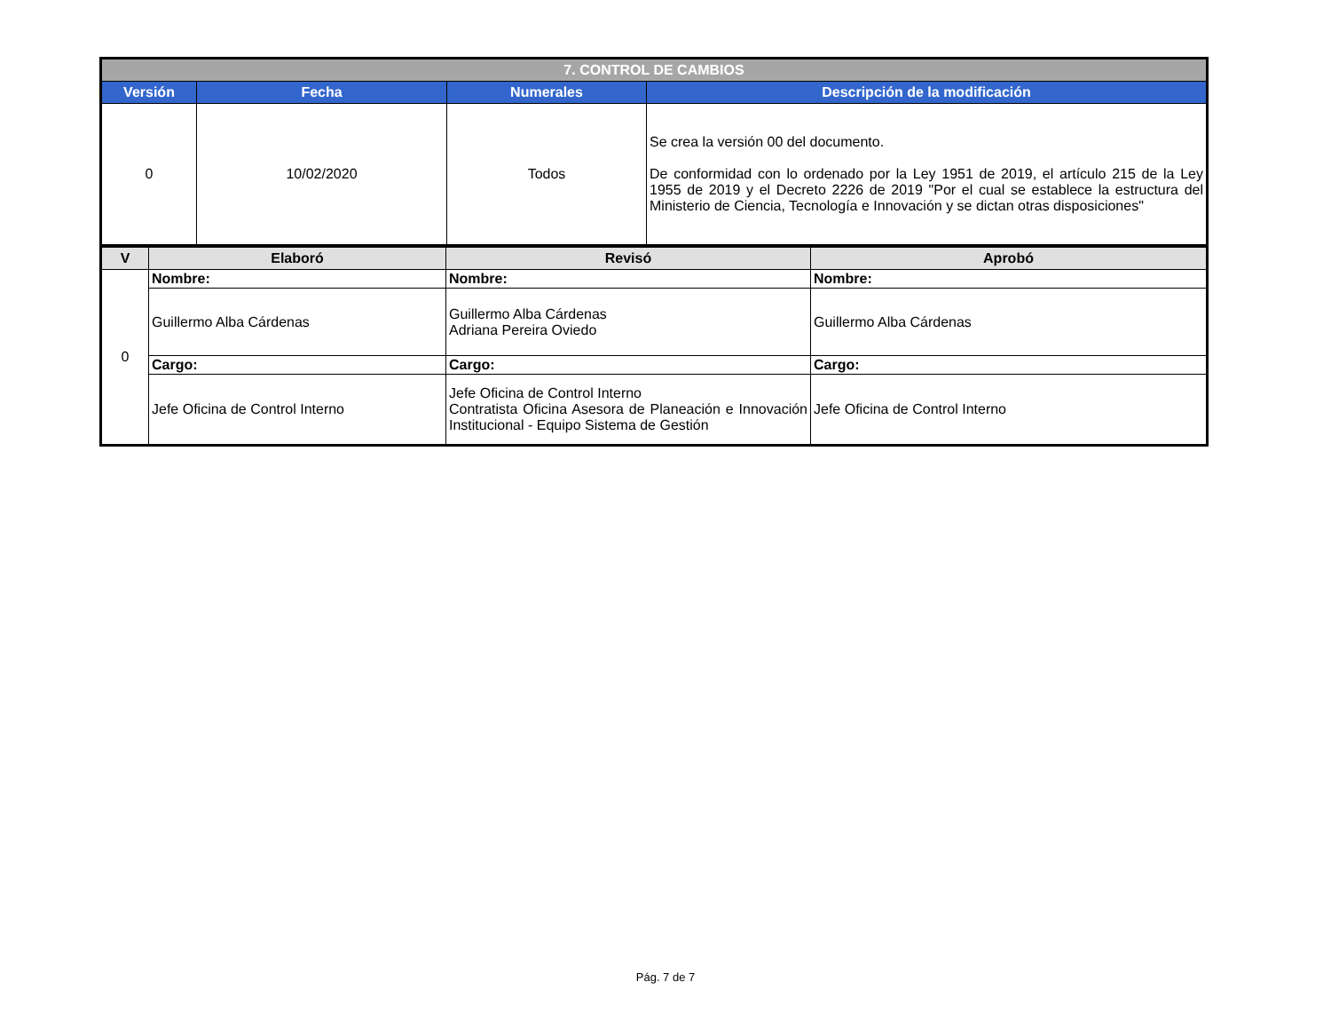| 7. CONTROL DE CAMBIOS | | | |
| --- | --- | --- | --- |
| Versión | Fecha | Numerales | Descripción de la modificación |
| 0 | 10/02/2020 | Todos | Se crea la versión 00 del documento. De conformidad con lo ordenado por la Ley 1951 de 2019, el artículo 215 de la Ley 1955 de 2019 y el Decreto 2226 de 2019 "Por el cual se establece la estructura del Ministerio de Ciencia, Tecnología e Innovación y se dictan otras disposiciones" |
| V | Elaboró | Revisó | Aprobó |
| --- | --- | --- | --- |
| 0 | Nombre: | Nombre: | Nombre: |
| | Guillermo Alba Cárdenas | Guillermo Alba Cárdenas Adriana Pereira Oviedo | Guillermo Alba Cárdenas |
| | Cargo: | Cargo: | Cargo: |
| | Jefe Oficina de Control Interno | Jefe Oficina de Control Interno Contratista Oficina Asesora de Planeación e Innovación Institucional - Equipo Sistema de Gestión | Jefe Oficina de Control Interno |
Pág. 7 de 7